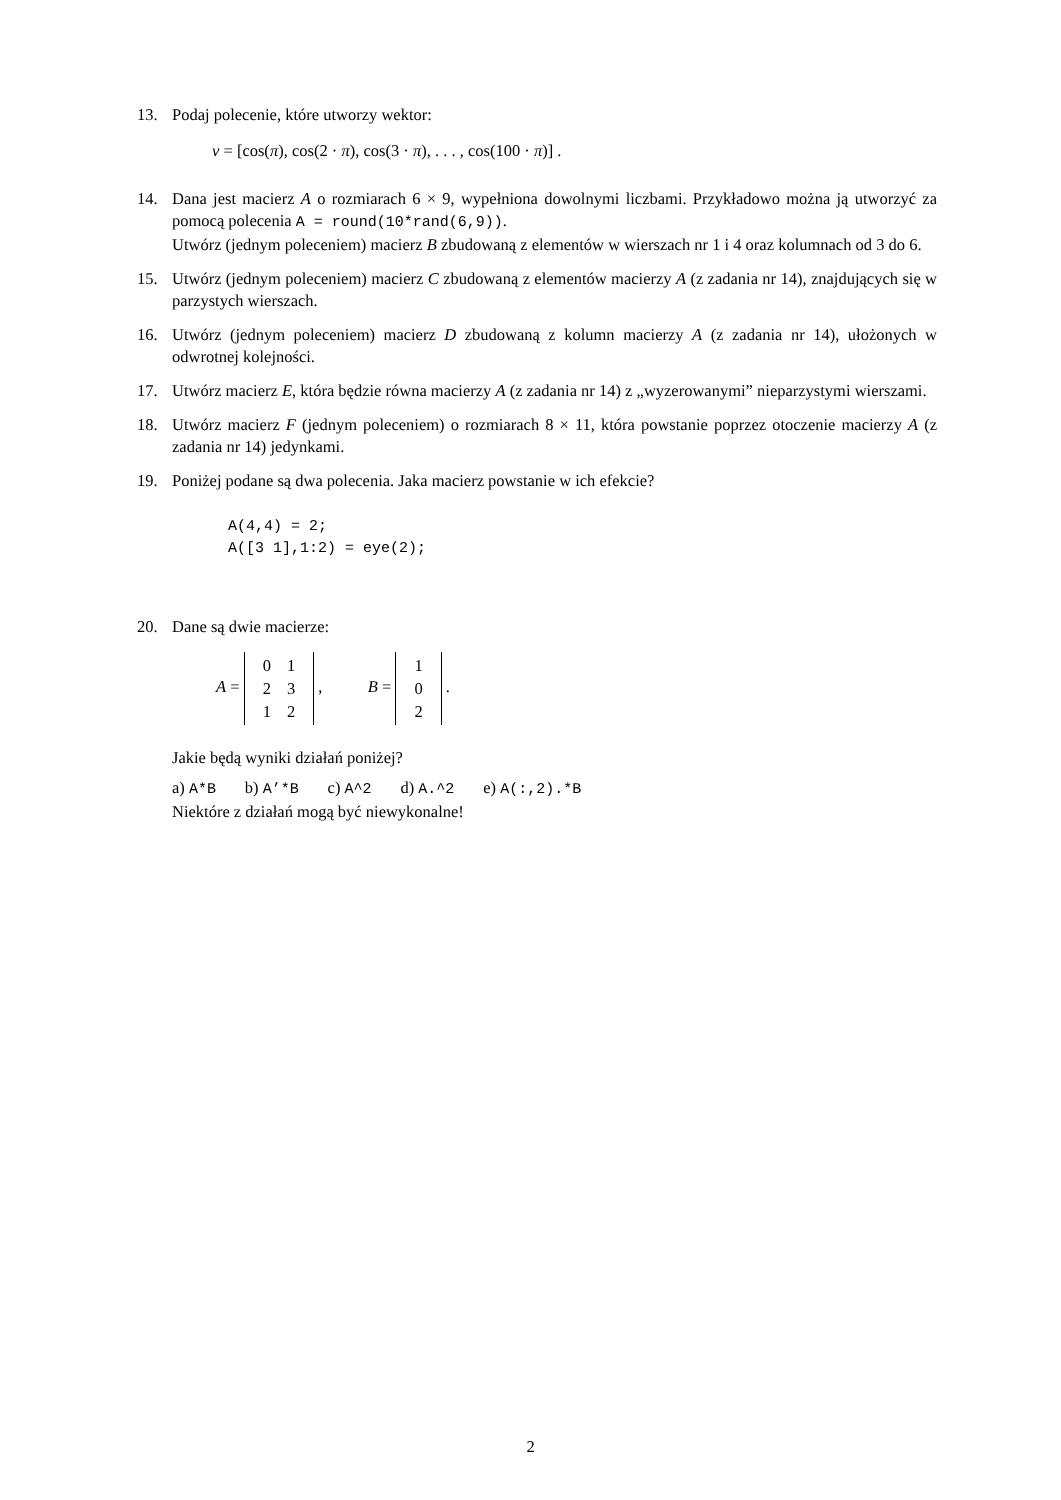13. Podaj polecenie, które utworzy wektor:
v = [cos(π), cos(2 · π), cos(3 · π), . . . , cos(100 · π)] .
14. Dana jest macierz A o rozmiarach 6 × 9, wypełniona dowolnymi liczbami. Przykładowo można ją utworzyć za pomocą polecenia A = round(10*rand(6,9)).
Utwórz (jednym poleceniem) macierz B zbudowaną z elementów w wierszach nr 1 i 4 oraz kolumnach od 3 do 6.
15. Utwórz (jednym poleceniem) macierz C zbudowaną z elementów macierzy A (z zadania nr 14), znajdujących się w parzystych wierszach.
16. Utwórz (jednym poleceniem) macierz D zbudowaną z kolumn macierzy A (z zadania nr 14), ułożonych w odwrotnej kolejności.
17. Utwórz macierz E, która będzie równa macierzy A (z zadania nr 14) z „wyzerowanymi” nieparzystymi wierszami.
18. Utwórz macierz F (jednym poleceniem) o rozmiarach 8 × 11, która powstanie poprzez otoczenie macierzy A (z zadania nr 14) jedynkami.
19. Poniżej podane są dwa polecenia. Jaka macierz powstanie w ich efekcie?
A(4,4) = 2;
A([3 1],1:2) = eye(2);
20. Dane są dwie macierze:
A =
| 0 | 1 |
| 2 | 3 |
| 1 | 2 |
, B =
| 1 |
| 0 |
| 2 |
.
Jakie będą wyniki działań poniżej?
a) A*B b) A’*B c) A^2 d) A.^2 e) A(:,2).*B
Niektóre z działań mogą być niewykonalne!
2